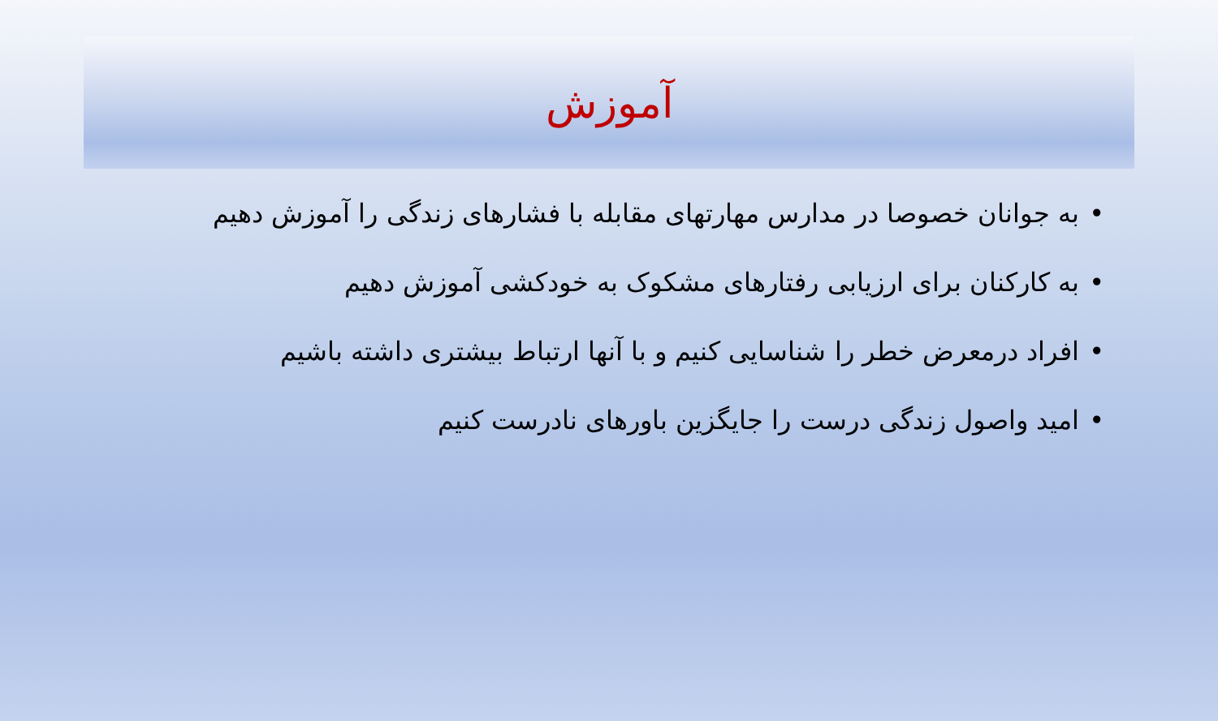آموزش
•به جوانان خصوصا در مدارس مهارتهای مقابله با فشارهای زندگی را آموزش دهیم
•به کارکنان برای ارزیابی رفتارهای مشکوک به خودکشی آموزش دهیم
•افراد درمعرض خطر را شناسایی کنیم و با آنها ارتباط بیشتری داشته باشیم
•امید واصول زندگی درست را جایگزین باورهای نادرست کنیم